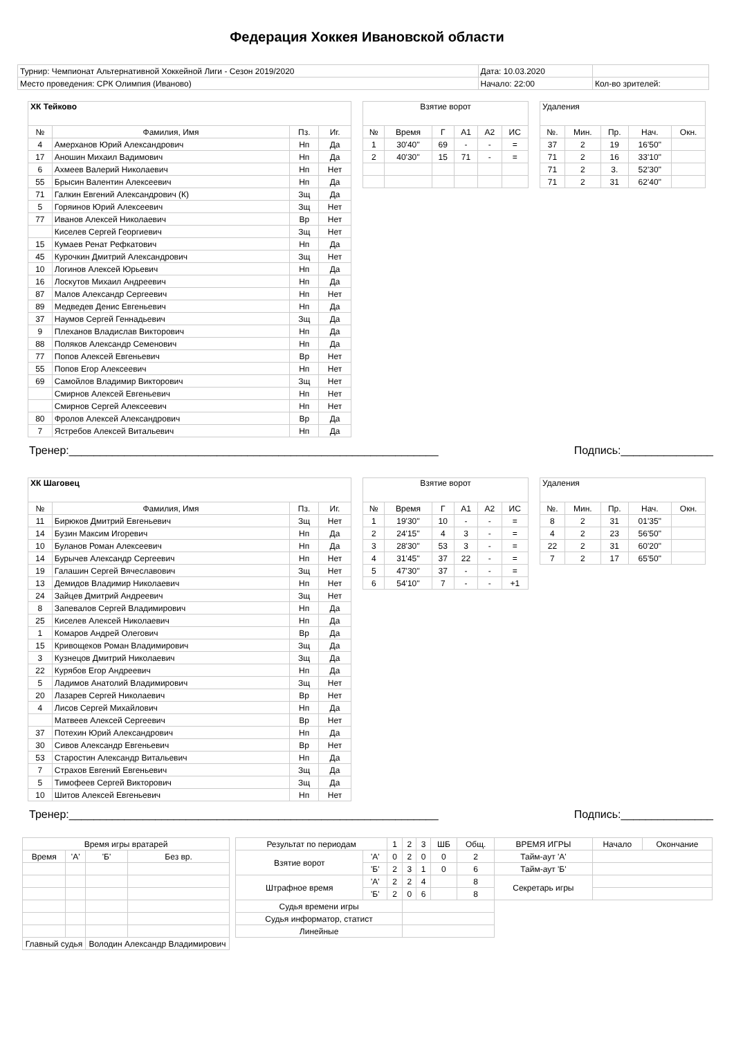Федерация Хоккея Ивановской области
| Турнир: Чемпионат Альтернативной Хоккейной Лиги - Сезон 2019/2020 | Дата: 10.03.2020 | |
| Место проведения: СРК Олимпия (Иваново) | Начало: 22:00 | Кол-во зрителей: |
| ХК Тейково | | | |
| № | Фамилия, Имя | Пз. | Иг. |
| 4 | Амерханов Юрий Александрович | Нп | Да |
| 17 | Аношин Михаил Вадимович | Нп | Да |
| 6 | Ахмеев Валерий Николаевич | Нп | Нет |
| 55 | Брысин Валентин Алексеевич | Нп | Да |
| 71 | Галкин Евгений Александрович (К) | Зщ | Да |
| 5 | Горяинов Юрий Алексеевич | Зщ | Нет |
| 77 | Иванов Алексей Николаевич | Вр | Нет |
| | Киселев Сергей Георгиевич | Зщ | Нет |
| 15 | Кумаев Ренат Рефкатович | Нп | Да |
| 45 | Курочкин Дмитрий Александрович | Зщ | Нет |
| 10 | Логинов Алексей Юрьевич | Нп | Да |
| 16 | Лоскутов Михаил Андреевич | Нп | Да |
| 87 | Малов Александр Сергеевич | Нп | Нет |
| 89 | Медведев Денис Евгеньевич | Нп | Да |
| 37 | Наумов Сергей Геннадьевич | Зщ | Да |
| 9 | Плеханов Владислав Викторович | Нп | Да |
| 88 | Поляков Александр Семенович | Нп | Да |
| 77 | Попов Алексей Евгеньевич | Вр | Нет |
| 55 | Попов Егор Алексеевич | Нп | Нет |
| 69 | Самойлов Владимир Викторович | Зщ | Нет |
| | Смирнов Алексей Евгеньевич | Нп | Нет |
| | Смирнов Сергей Алексеевич | Нп | Нет |
| 80 | Фролов Алексей Александрович | Вр | Да |
| 7 | Ястребов Алексей Витальевич | Нп | Да |
| Взятие ворот | | | | | |
| № | Время | Г | А1 | А2 | ИС |
| 1 | 30'40'' | 69 | - | - | = |
| 2 | 40'30'' | 15 | 71 | - | = |
| Удаления | | | | |
| №. | Мин. | Пр. | Нач. | Окн. |
| 37 | 2 | 19 | 16'50'' | |
| 71 | 2 | 16 | 33'10'' | |
| 71 | 2 | 3. | 52'30'' | |
| 71 | 2 | 31 | 62'40'' | |
Тренер:____________________________________________________________ Подпись:_______________
| ХК Шаговец | | | |
| № | Фамилия, Имя | Пз. | Иг. |
| 11 | Бирюков Дмитрий Евгеньевич | Зщ | Нет |
| 14 | Бузин Максим Игоревич | Нп | Да |
| 10 | Буланов Роман Алексеевич | Нп | Да |
| 14 | Бурычев Александр Сергеевич | Нп | Нет |
| 19 | Галашин Сергей Вячеславович | Зщ | Нет |
| 13 | Демидов Владимир Николаевич | Нп | Нет |
| 24 | Зайцев Дмитрий Андреевич | Зщ | Нет |
| 8 | Запевалов Сергей Владимирович | Нп | Да |
| 25 | Киселев Алексей Николаевич | Нп | Да |
| 1 | Комаров Андрей Олегович | Вр | Да |
| 15 | Кривощеков Роман Владимирович | Зщ | Да |
| 3 | Кузнецов Дмитрий Николаевич | Зщ | Да |
| 22 | Курябов Егор Андреевич | Нп | Да |
| 5 | Ладимов Анатолий Владимирович | Зщ | Нет |
| 20 | Лазарев Сергей Николаевич | Вр | Нет |
| 4 | Лисов Сергей Михайлович | Нп | Да |
| | Матвеев Алексей Сергеевич | Вр | Нет |
| 37 | Потехин Юрий Александрович | Нп | Да |
| 30 | Сивов Александр Евгеньевич | Вр | Нет |
| 53 | Старостин Александр Витальевич | Нп | Да |
| 7 | Страхов Евгений Евгеньевич | Зщ | Да |
| 5 | Тимофеев Сергей Викторович | Зщ | Да |
| 10 | Шитов Алексей Евгеньевич | Нп | Нет |
| Взятие ворот | | | | | |
| № | Время | Г | А1 | А2 | ИС |
| 1 | 19'30'' | 10 | - | - | = |
| 2 | 24'15'' | 4 | 3 | - | = |
| 3 | 28'30'' | 53 | 3 | - | = |
| 4 | 31'45'' | 37 | 22 | - | = |
| 5 | 47'30'' | 37 | - | - | = |
| 6 | 54'10'' | 7 | - | - | +1 |
| Удаления | | | | |
| №. | Мин. | Пр. | Нач. | Окн. |
| 8 | 2 | 31 | 01'35'' | |
| 4 | 2 | 23 | 56'50'' | |
| 22 | 2 | 31 | 60'20'' | |
| 7 | 2 | 17 | 65'50'' | |
Тренер:____________________________________________________________ Подпись:_______________
| Время игры вратарей | | | |
| Время | 'А' | 'Б' | Без вр. |
| Главный судья | | Володин Александр Владимирович | |
| Результат по периодам | | 1 | 2 | 3 | ШБ | Общ. | ВРЕМЯ ИГРЫ | Начало | Окончание |
| Взятие ворот | 'А' | 0 | 2 | 0 | 0 | 2 | Тайм-аут 'А' | | |
| | 'Б' | 2 | 3 | 1 | 0 | 6 | Тайм-аут 'Б' | | |
| Штрафное время | 'А' | 2 | 2 | 4 | | 8 | Секретарь игры | | |
| | 'Б' | 2 | 0 | 6 | | 8 | | | |
| Судья времени игры | | | | | | | | | |
| Судья информатор, статист | | | | | | | | | |
| Линейные | | | | | | | | | |